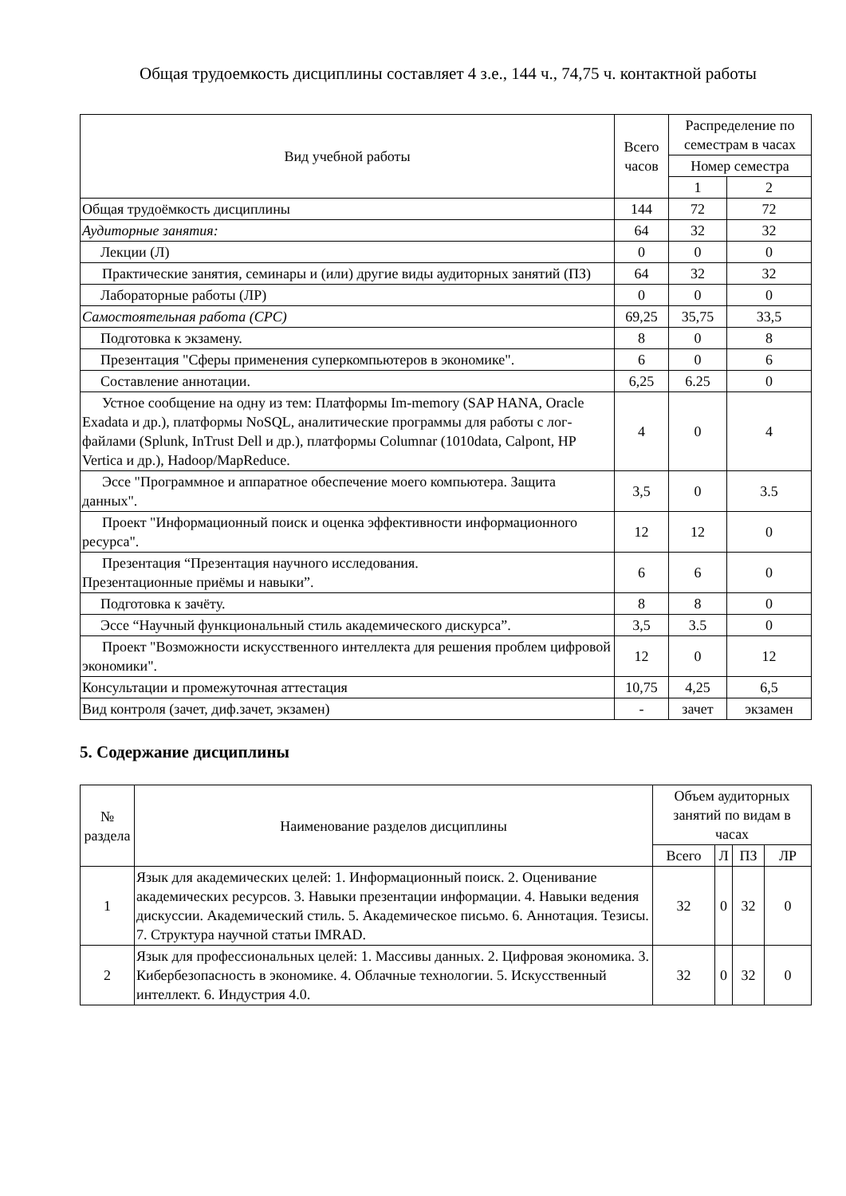Общая трудоемкость дисциплины составляет 4 з.е., 144 ч., 74,75 ч. контактной работы
| Вид учебной работы | Всего часов | Распределение по семестрам в часах | |
| --- | --- | --- | --- |
| | | Номер семестра | |
| | | 1 | 2 |
| Общая трудоёмкость дисциплины | 144 | 72 | 72 |
| Аудиторные занятия: | 64 | 32 | 32 |
| Лекции (Л) | 0 | 0 | 0 |
| Практические занятия, семинары и (или) другие виды аудиторных занятий (ПЗ) | 64 | 32 | 32 |
| Лабораторные работы (ЛР) | 0 | 0 | 0 |
| Самостоятельная работа (СРС) | 69,25 | 35,75 | 33,5 |
| Подготовка к экзамену. | 8 | 0 | 8 |
| Презентация "Сферы применения суперкомпьютеров в экономике". | 6 | 0 | 6 |
| Составление аннотации. | 6,25 | 6.25 | 0 |
| Устное сообщение на одну из тем: Платформы Im-memory (SAP HANA, Oracle Exadata и др.), платформы NoSQL, аналитические программы для работы с лог-файлами (Splunk, InTrust Dell и др.), платформы Columnar (1010data, Calpont, HP Vertica и др.), Hadoop/MapReduce. | 4 | 0 | 4 |
| Эссе "Программное и аппаратное обеспечение моего компьютера. Защита данных". | 3,5 | 0 | 3.5 |
| Проект "Информационный поиск и оценка эффективности информационного ресурса". | 12 | 12 | 0 |
| Презентация “Презентация научного исследования. Презентационные приёмы и навыки”. | 6 | 6 | 0 |
| Подготовка к зачёту. | 8 | 8 | 0 |
| Эссе “Научный функциональный стиль академического дискурса”. | 3,5 | 3.5 | 0 |
| Проект "Возможности искусственного интеллекта для решения проблем цифровой экономики". | 12 | 0 | 12 |
| Консультации и промежуточная аттестация | 10,75 | 4,25 | 6,5 |
| Вид контроля (зачет, диф.зачет, экзамен) | - | зачет | экзамен |
5. Содержание дисциплины
| № раздела | Наименование разделов дисциплины | Объем аудиторных занятий по видам в часах | | | |
| --- | --- | --- | --- | --- | --- |
| | | Всего | Л | ПЗ | ЛР |
| 1 | Язык для академических целей: 1. Информационный поиск. 2. Оценивание академических ресурсов. 3. Навыки презентации информации. 4. Навыки ведения дискуссии. Академический стиль. 5. Академическое письмо. 6. Аннотация. Тезисы. 7. Структура научной статьи IMRAD. | 32 | 0 | 32 | 0 |
| 2 | Язык для профессиональных целей: 1. Массивы данных. 2. Цифровая экономика. 3. Кибербезопасность в экономике. 4. Облачные технологии. 5. Искусственный интеллект. 6. Индустрия 4.0. | 32 | 0 | 32 | 0 |